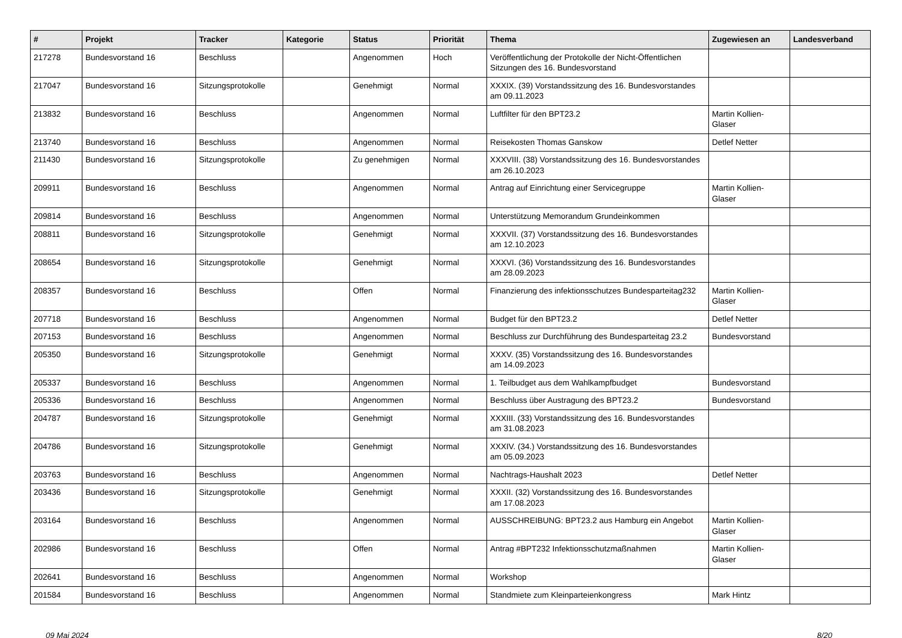| # | Projekt | Tracker | Kategorie | Status | Priorität | Thema | Zugewiesen an | Landesverband |
| --- | --- | --- | --- | --- | --- | --- | --- | --- |
| 217278 | Bundesvorstand 16 | Beschluss | | Angenommen | Hoch | Veröffentlichung der Protokolle der Nicht-Öffentlichen Sitzungen des 16. Bundesvorstand | | |
| 217047 | Bundesvorstand 16 | Sitzungsprotokolle | | Genehmigt | Normal | XXXIX. (39) Vorstandssitzung des 16. Bundesvorstandes am 09.11.2023 | | |
| 213832 | Bundesvorstand 16 | Beschluss | | Angenommen | Normal | Luftfilter für den BPT23.2 | Martin Kollien-Glaser | |
| 213740 | Bundesvorstand 16 | Beschluss | | Angenommen | Normal | Reisekosten Thomas Ganskow | Detlef Netter | |
| 211430 | Bundesvorstand 16 | Sitzungsprotokolle | | Zu genehmigen | Normal | XXXVIII. (38) Vorstandssitzung des 16. Bundesvorstandes am 26.10.2023 | | |
| 209911 | Bundesvorstand 16 | Beschluss | | Angenommen | Normal | Antrag auf Einrichtung einer Servicegruppe | Martin Kollien-Glaser | |
| 209814 | Bundesvorstand 16 | Beschluss | | Angenommen | Normal | Unterstützung Memorandum Grundeinkommen | | |
| 208811 | Bundesvorstand 16 | Sitzungsprotokolle | | Genehmigt | Normal | XXXVII. (37) Vorstandssitzung des 16. Bundesvorstandes am 12.10.2023 | | |
| 208654 | Bundesvorstand 16 | Sitzungsprotokolle | | Genehmigt | Normal | XXXVI. (36) Vorstandssitzung des 16. Bundesvorstandes am 28.09.2023 | | |
| 208357 | Bundesvorstand 16 | Beschluss | | Offen | Normal | Finanzierung des infektionsschutzes Bundesparteitag232 | Martin Kollien-Glaser | |
| 207718 | Bundesvorstand 16 | Beschluss | | Angenommen | Normal | Budget für den BPT23.2 | Detlef Netter | |
| 207153 | Bundesvorstand 16 | Beschluss | | Angenommen | Normal | Beschluss zur Durchführung des Bundesparteitag 23.2 | Bundesvorstand | |
| 205350 | Bundesvorstand 16 | Sitzungsprotokolle | | Genehmigt | Normal | XXXV. (35) Vorstandssitzung des 16. Bundesvorstandes am 14.09.2023 | | |
| 205337 | Bundesvorstand 16 | Beschluss | | Angenommen | Normal | 1. Teilbudget aus dem Wahlkampfbudget | Bundesvorstand | |
| 205336 | Bundesvorstand 16 | Beschluss | | Angenommen | Normal | Beschluss über Austragung des BPT23.2 | Bundesvorstand | |
| 204787 | Bundesvorstand 16 | Sitzungsprotokolle | | Genehmigt | Normal | XXXIII. (33) Vorstandssitzung des 16. Bundesvorstandes am 31.08.2023 | | |
| 204786 | Bundesvorstand 16 | Sitzungsprotokolle | | Genehmigt | Normal | XXXIV. (34.) Vorstandssitzung des 16. Bundesvorstandes am 05.09.2023 | | |
| 203763 | Bundesvorstand 16 | Beschluss | | Angenommen | Normal | Nachtrags-Haushalt 2023 | Detlef Netter | |
| 203436 | Bundesvorstand 16 | Sitzungsprotokolle | | Genehmigt | Normal | XXXII. (32) Vorstandssitzung des 16. Bundesvorstandes am 17.08.2023 | | |
| 203164 | Bundesvorstand 16 | Beschluss | | Angenommen | Normal | AUSSCHREIBUNG: BPT23.2 aus Hamburg ein Angebot | Martin Kollien-Glaser | |
| 202986 | Bundesvorstand 16 | Beschluss | | Offen | Normal | Antrag #BPT232 Infektionsschutzmaßnahmen | Martin Kollien-Glaser | |
| 202641 | Bundesvorstand 16 | Beschluss | | Angenommen | Normal | Workshop | | |
| 201584 | Bundesvorstand 16 | Beschluss | | Angenommen | Normal | Standmiete zum Kleinparteienkongress | Mark Hintz | |
09 Mai 2024 8/20